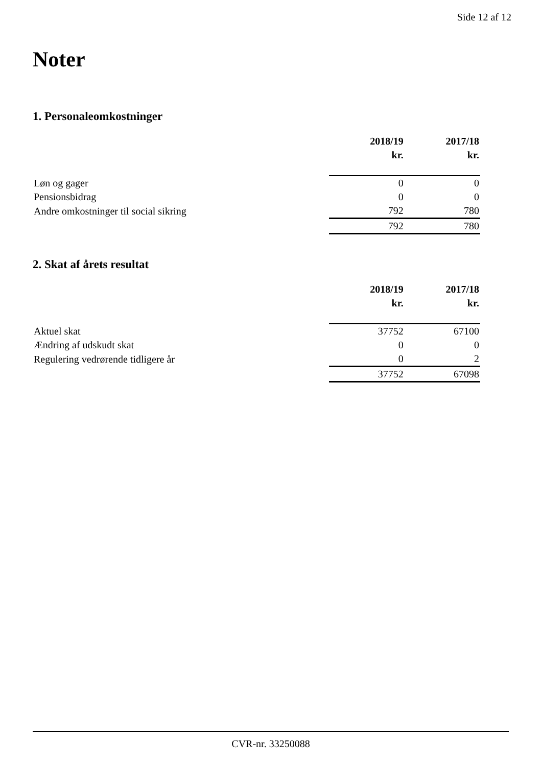Side 12 af 12
Noter
1. Personaleomkostninger
| | 2018/19 | 2017/18 |
| --- | --- | --- |
| | kr. | kr. |
| Løn og gager | 0 | 0 |
| Pensionsbidrag | 0 | 0 |
| Andre omkostninger til social sikring | 792 | 780 |
| | 792 | 780 |
2. Skat af årets resultat
| | 2018/19 | 2017/18 |
| --- | --- | --- |
| | kr. | kr. |
| Aktuel skat | 37752 | 67100 |
| Ændring af udskudt skat | 0 | 0 |
| Regulering vedrørende tidligere år | 0 | 2 |
| | 37752 | 67098 |
CVR-nr. 33250088